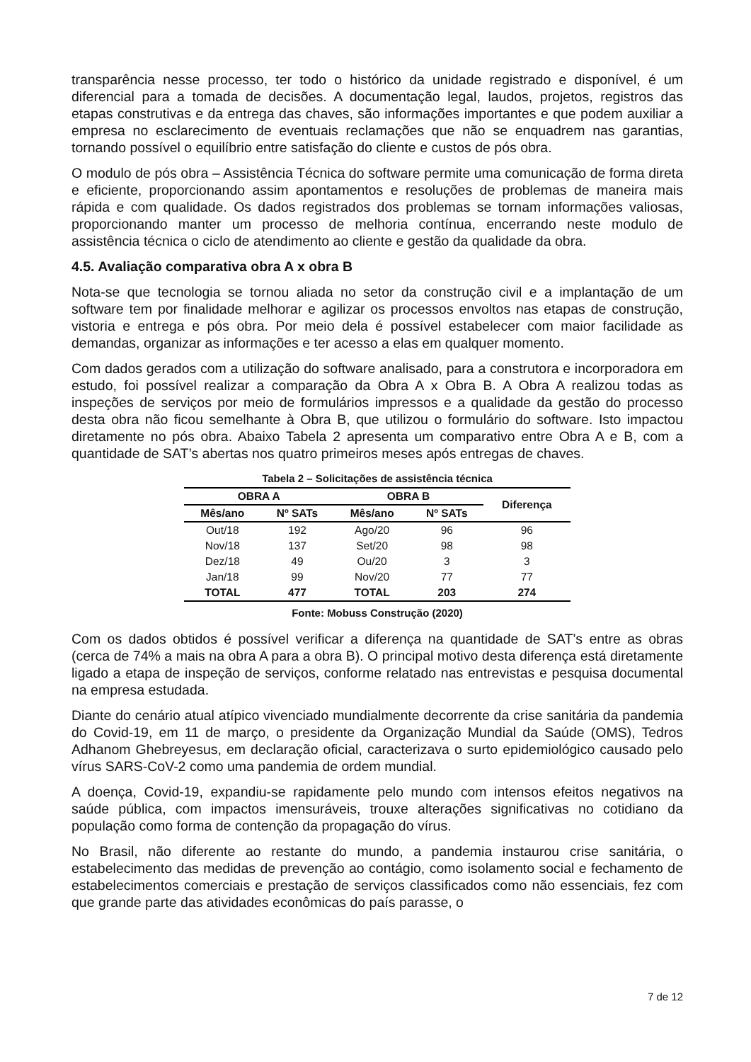transparência nesse processo, ter todo o histórico da unidade registrado e disponível, é um diferencial para a tomada de decisões. A documentação legal, laudos, projetos, registros das etapas construtivas e da entrega das chaves, são informações importantes e que podem auxiliar a empresa no esclarecimento de eventuais reclamações que não se enquadrem nas garantias, tornando possível o equilíbrio entre satisfação do cliente e custos de pós obra.
O modulo de pós obra – Assistência Técnica do software permite uma comunicação de forma direta e eficiente, proporcionando assim apontamentos e resoluções de problemas de maneira mais rápida e com qualidade. Os dados registrados dos problemas se tornam informações valiosas, proporcionando manter um processo de melhoria contínua, encerrando neste modulo de assistência técnica o ciclo de atendimento ao cliente e gestão da qualidade da obra.
4.5. Avaliação comparativa obra A x obra B
Nota-se que tecnologia se tornou aliada no setor da construção civil e a implantação de um software tem por finalidade melhorar e agilizar os processos envoltos nas etapas de construção, vistoria e entrega e pós obra. Por meio dela é possível estabelecer com maior facilidade as demandas, organizar as informações e ter acesso a elas em qualquer momento.
Com dados gerados com a utilização do software analisado, para a construtora e incorporadora em estudo, foi possível realizar a comparação da Obra A x Obra B. A Obra A realizou todas as inspeções de serviços por meio de formulários impressos e a qualidade da gestão do processo desta obra não ficou semelhante à Obra B, que utilizou o formulário do software. Isto impactou diretamente no pós obra. Abaixo Tabela 2 apresenta um comparativo entre Obra A e B, com a quantidade de SAT’s abertas nos quatro primeiros meses após entregas de chaves.
Tabela 2 – Solicitações de assistência técnica
| OBRA A | | OBRA B | | Diferença |
| --- | --- | --- | --- | --- |
| Mês/ano | Nº SATs | Mês/ano | Nº SATs | |
| Out/18 | 192 | Ago/20 | 96 | 96 |
| Nov/18 | 137 | Set/20 | 98 | 98 |
| Dez/18 | 49 | Ou/20 | 3 | 3 |
| Jan/18 | 99 | Nov/20 | 77 | 77 |
| TOTAL | 477 | TOTAL | 203 | 274 |
Fonte: Mobuss Construção (2020)
Com os dados obtidos é possível verificar a diferença na quantidade de SAT’s entre as obras (cerca de 74% a mais na obra A para a obra B). O principal motivo desta diferença está diretamente ligado a etapa de inspeção de serviços, conforme relatado nas entrevistas e pesquisa documental na empresa estudada.
Diante do cenário atual atípico vivenciado mundialmente decorrente da crise sanitária da pandemia do Covid-19, em 11 de março, o presidente da Organização Mundial da Saúde (OMS), Tedros Adhanom Ghebreyesus, em declaração oficial, caracterizava o surto epidemiológico causado pelo vírus SARS-CoV-2 como uma pandemia de ordem mundial.
A doença, Covid-19, expandiu-se rapidamente pelo mundo com intensos efeitos negativos na saúde pública, com impactos imensuráveis, trouxe alterações significativas no cotidiano da população como forma de contenção da propagação do vírus.
No Brasil, não diferente ao restante do mundo, a pandemia instaurou crise sanitária, o estabelecimento das medidas de prevenção ao contágio, como isolamento social e fechamento de estabelecimentos comerciais e prestação de serviços classificados como não essenciais, fez com que grande parte das atividades econômicas do país parasse, o
7 de 12